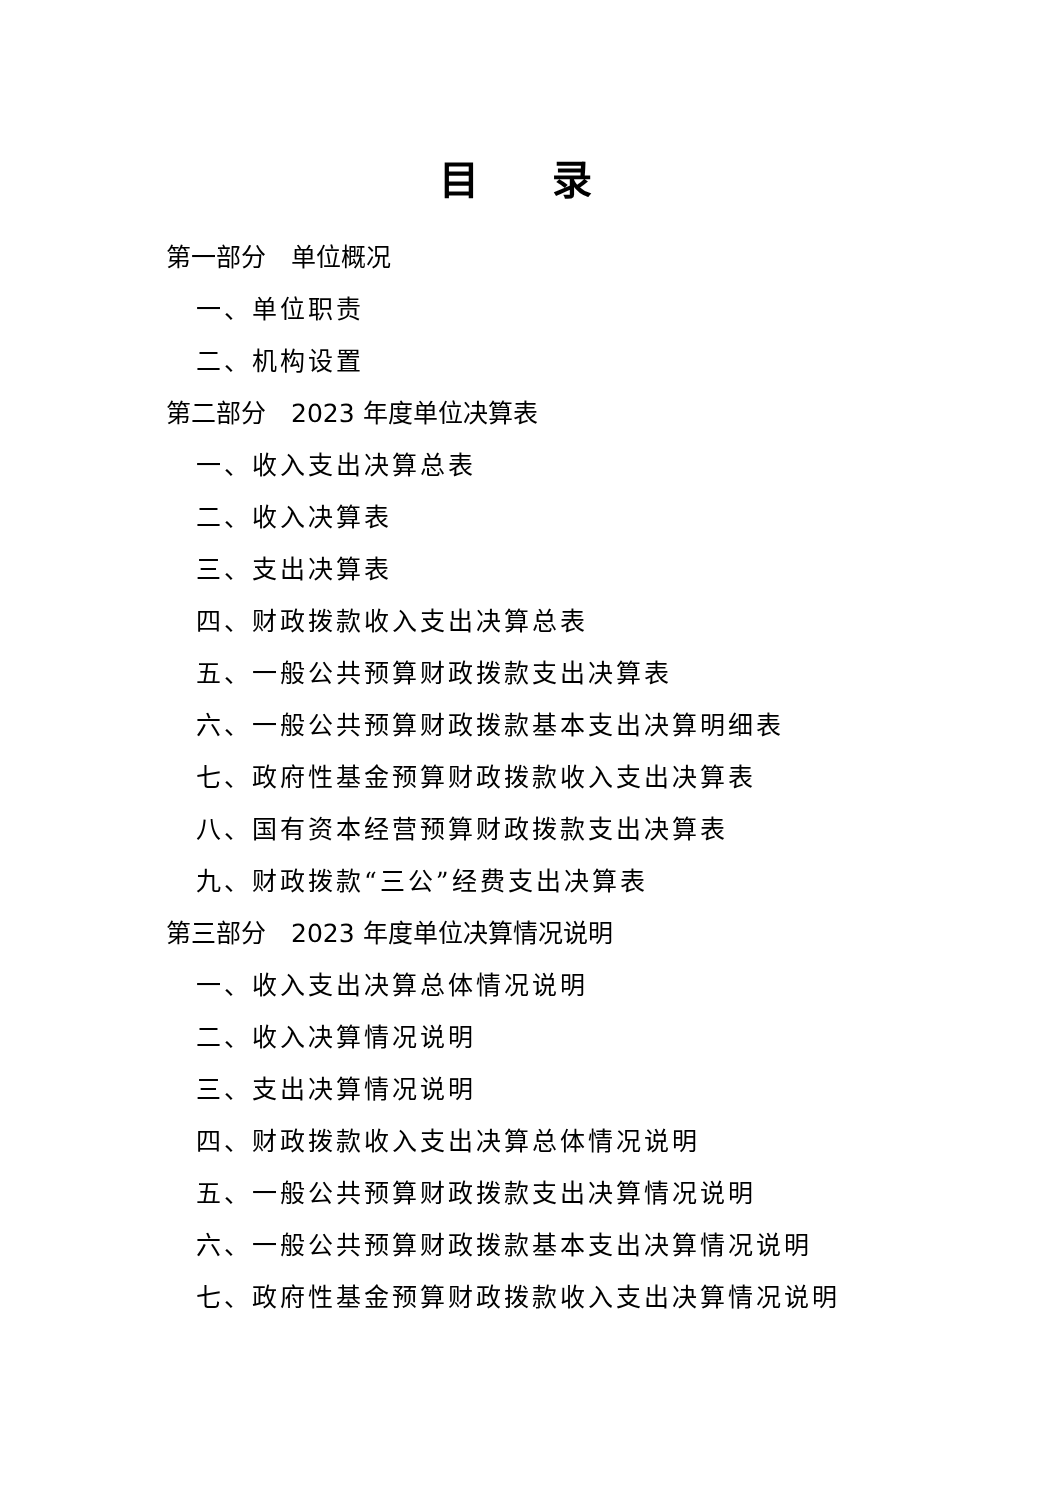目 录
第一部分　单位概况
一、单位职责
二、机构设置
第二部分　2023 年度单位决算表
一、收入支出决算总表
二、收入决算表
三、支出决算表
四、财政拨款收入支出决算总表
五、一般公共预算财政拨款支出决算表
六、一般公共预算财政拨款基本支出决算明细表
七、政府性基金预算财政拨款收入支出决算表
八、国有资本经营预算财政拨款支出决算表
九、财政拨款“三公”经费支出决算表
第三部分　2023 年度单位决算情况说明
一、收入支出决算总体情况说明
二、收入决算情况说明
三、支出决算情况说明
四、财政拨款收入支出决算总体情况说明
五、一般公共预算财政拨款支出决算情况说明
六、一般公共预算财政拨款基本支出决算情况说明
七、政府性基金预算财政拨款收入支出决算情况说明